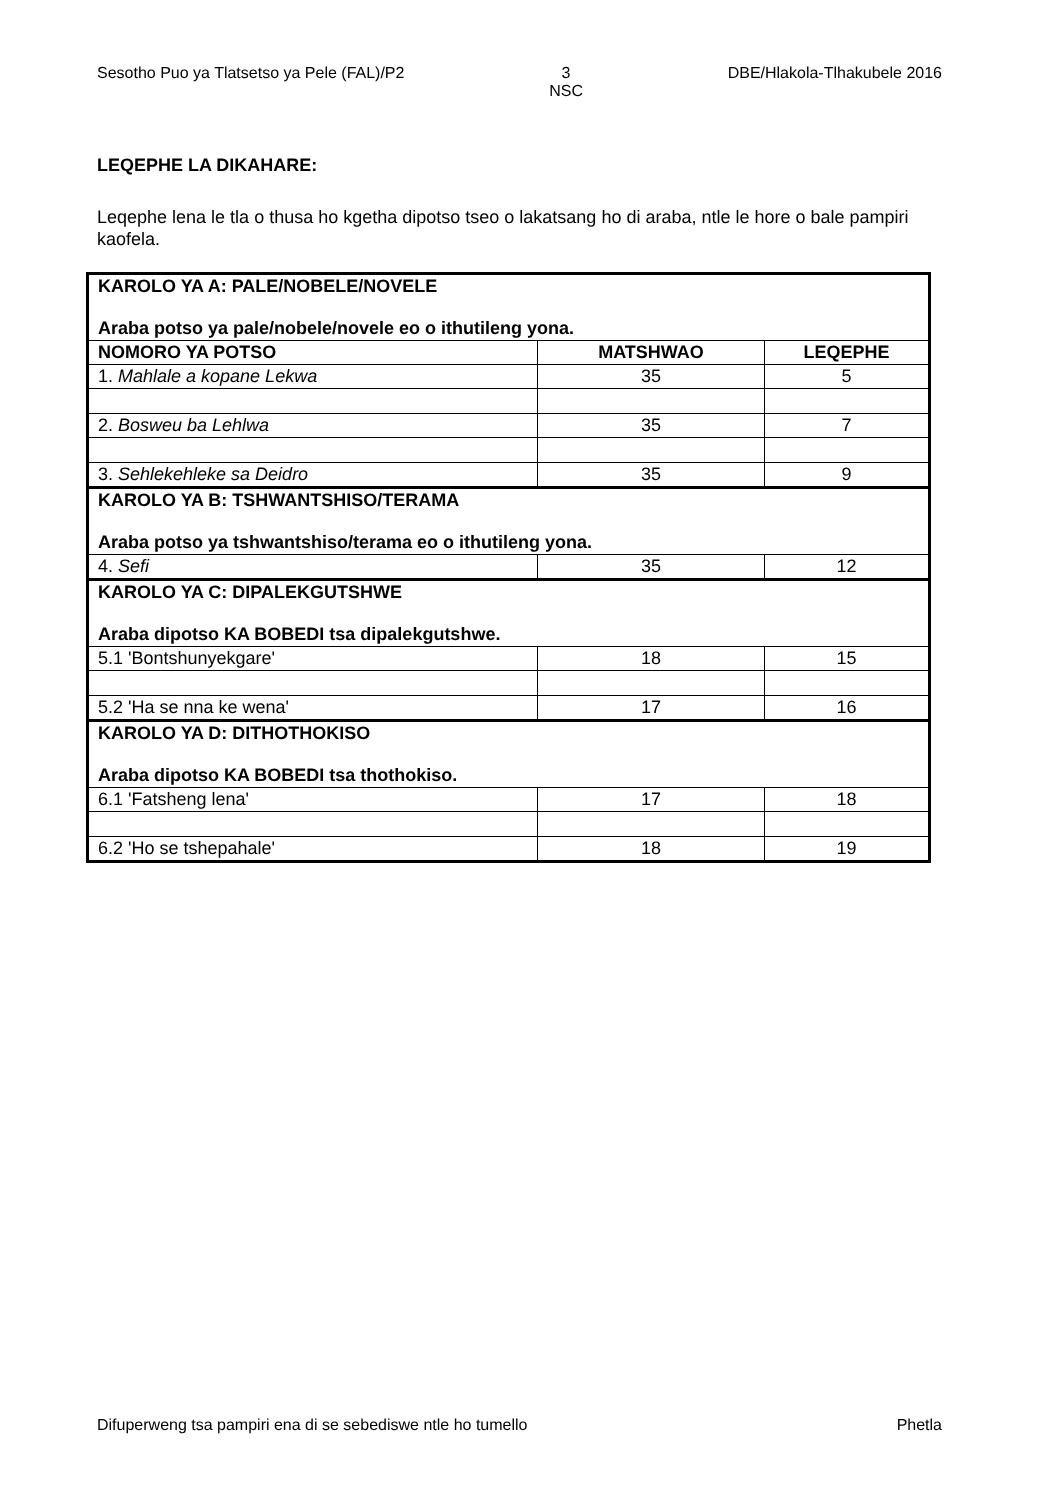Sesotho Puo ya Tlatsetso ya Pele (FAL)/P2 3
NSC DBE/Hlakola-Tlhakubele 2016
LEQEPHE LA DIKAHARE:
Leqephe lena le tla o thusa ho kgetha dipotso tseo o lakatsang ho di araba, ntle le hore o bale pampiri kaofela.
| KAROLO YA A: PALE/NOBELE/NOVELE Araba potso ya pale/nobele/novele eo o ithutileng yona. | | |
| NOMORO YA POTSO | MATSHWAO | LEQEPHE |
| 1. Mahlale a kopane Lekwa | 35 | 5 |
| 2. Bosweu ba Lehlwa | 35 | 7 |
| 3. Sehlekehleke sa Deidro | 35 | 9 |
| KAROLO YA B: TSHWANTSHISO/TERAMA Araba potso ya tshwantshiso/terama eo o ithutileng yona. | | |
| 4. Sefi | 35 | 12 |
| KAROLO YA C: DIPALEKGUTSHWE Araba dipotso KA BOBEDI tsa dipalekgutshwe. | | |
| 5.1 'Bontshunyekgare' | 18 | 15 |
| 5.2 'Ha se nna ke wena' | 17 | 16 |
| KAROLO YA D: DITHOTHOKISO Araba dipotso KA BOBEDI tsa thothokiso. | | |
| 6.1 'Fatsheng lena' | 17 | 18 |
| 6.2 'Ho se tshepahale' | 18 | 19 |
Difuperweng tsa pampiri ena di se sebediswe ntle ho tumello Phetla